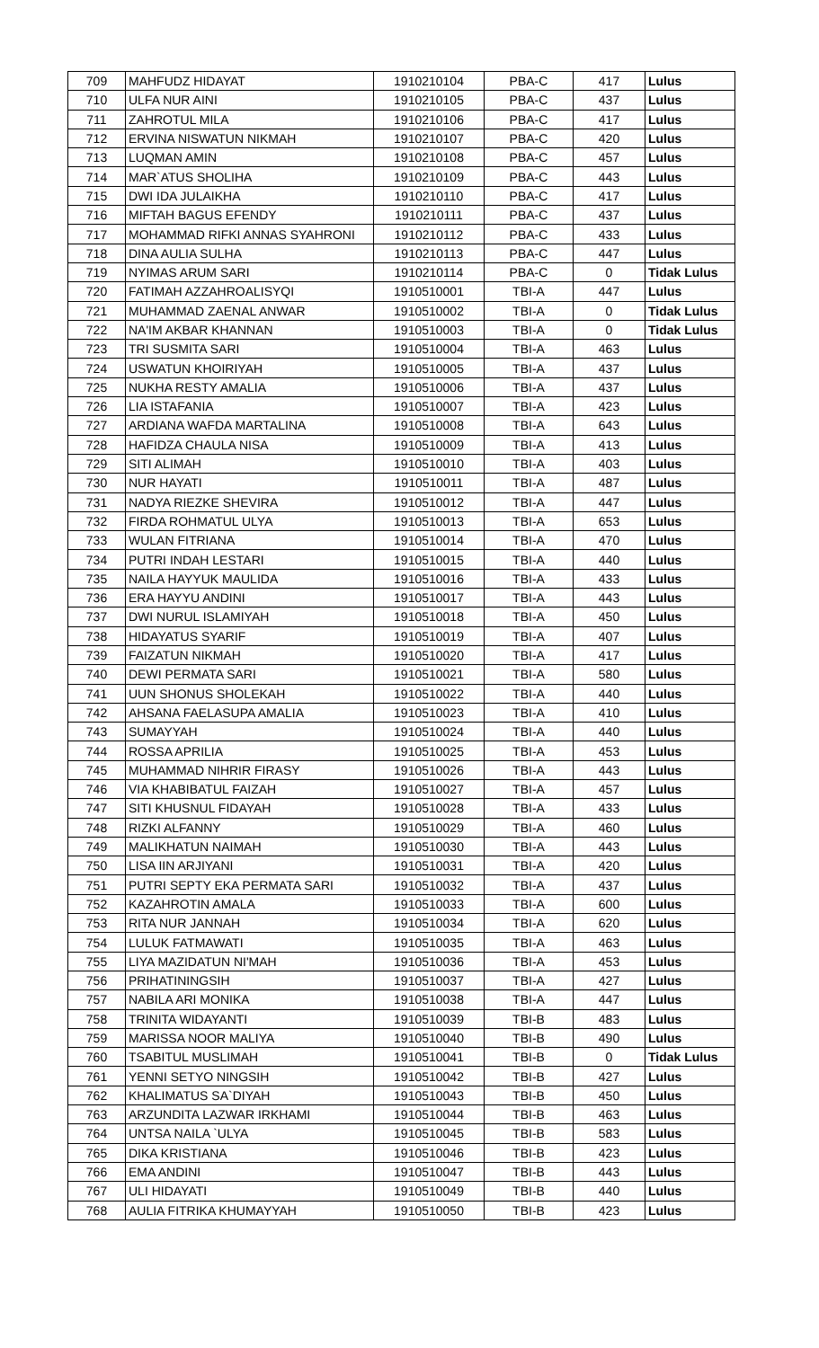| 709 | MAHFUDZ HIDAYAT | 1910210104 | PBA-C | 417 | Lulus |
| 710 | ULFA NUR AINI | 1910210105 | PBA-C | 437 | Lulus |
| 711 | ZAHROTUL MILA | 1910210106 | PBA-C | 417 | Lulus |
| 712 | ERVINA NISWATUN NIKMAH | 1910210107 | PBA-C | 420 | Lulus |
| 713 | LUQMAN AMIN | 1910210108 | PBA-C | 457 | Lulus |
| 714 | MAR`ATUS SHOLIHA | 1910210109 | PBA-C | 443 | Lulus |
| 715 | DWI IDA JULAIKHA | 1910210110 | PBA-C | 417 | Lulus |
| 716 | MIFTAH BAGUS EFENDY | 1910210111 | PBA-C | 437 | Lulus |
| 717 | MOHAMMAD RIFKI ANNAS SYAHRONI | 1910210112 | PBA-C | 433 | Lulus |
| 718 | DINA AULIA SULHA | 1910210113 | PBA-C | 447 | Lulus |
| 719 | NYIMAS ARUM SARI | 1910210114 | PBA-C | 0 | Tidak Lulus |
| 720 | FATIMAH AZZAHROALISYQI | 1910510001 | TBI-A | 447 | Lulus |
| 721 | MUHAMMAD ZAENAL ANWAR | 1910510002 | TBI-A | 0 | Tidak Lulus |
| 722 | NA'IM AKBAR KHANNAN | 1910510003 | TBI-A | 0 | Tidak Lulus |
| 723 | TRI SUSMITA SARI | 1910510004 | TBI-A | 463 | Lulus |
| 724 | USWATUN KHOIRIYAH | 1910510005 | TBI-A | 437 | Lulus |
| 725 | NUKHA RESTY AMALIA | 1910510006 | TBI-A | 437 | Lulus |
| 726 | LIA ISTAFANIA | 1910510007 | TBI-A | 423 | Lulus |
| 727 | ARDIANA WAFDA MARTALINA | 1910510008 | TBI-A | 643 | Lulus |
| 728 | HAFIDZA CHAULA NISA | 1910510009 | TBI-A | 413 | Lulus |
| 729 | SITI ALIMAH | 1910510010 | TBI-A | 403 | Lulus |
| 730 | NUR HAYATI | 1910510011 | TBI-A | 487 | Lulus |
| 731 | NADYA RIEZKE SHEVIRA | 1910510012 | TBI-A | 447 | Lulus |
| 732 | FIRDA ROHMATUL ULYA | 1910510013 | TBI-A | 653 | Lulus |
| 733 | WULAN FITRIANA | 1910510014 | TBI-A | 470 | Lulus |
| 734 | PUTRI INDAH LESTARI | 1910510015 | TBI-A | 440 | Lulus |
| 735 | NAILA HAYYUK MAULIDA | 1910510016 | TBI-A | 433 | Lulus |
| 736 | ERA HAYYU ANDINI | 1910510017 | TBI-A | 443 | Lulus |
| 737 | DWI NURUL ISLAMIYAH | 1910510018 | TBI-A | 450 | Lulus |
| 738 | HIDAYATUS SYARIF | 1910510019 | TBI-A | 407 | Lulus |
| 739 | FAIZATUN NIKMAH | 1910510020 | TBI-A | 417 | Lulus |
| 740 | DEWI PERMATA SARI | 1910510021 | TBI-A | 580 | Lulus |
| 741 | UUN SHONUS SHOLEKAH | 1910510022 | TBI-A | 440 | Lulus |
| 742 | AHSANA FAELASUPA AMALIA | 1910510023 | TBI-A | 410 | Lulus |
| 743 | SUMAYYAH | 1910510024 | TBI-A | 440 | Lulus |
| 744 | ROSSA APRILIA | 1910510025 | TBI-A | 453 | Lulus |
| 745 | MUHAMMAD NIHRIR FIRASY | 1910510026 | TBI-A | 443 | Lulus |
| 746 | VIA KHABIBATUL FAIZAH | 1910510027 | TBI-A | 457 | Lulus |
| 747 | SITI KHUSNUL FIDAYAH | 1910510028 | TBI-A | 433 | Lulus |
| 748 | RIZKI ALFANNY | 1910510029 | TBI-A | 460 | Lulus |
| 749 | MALIKHATUN NAIMAH | 1910510030 | TBI-A | 443 | Lulus |
| 750 | LISA IIN ARJIYANI | 1910510031 | TBI-A | 420 | Lulus |
| 751 | PUTRI SEPTY EKA PERMATA SARI | 1910510032 | TBI-A | 437 | Lulus |
| 752 | KAZAHROTIN AMALA | 1910510033 | TBI-A | 600 | Lulus |
| 753 | RITA NUR JANNAH | 1910510034 | TBI-A | 620 | Lulus |
| 754 | LULUK FATMAWATI | 1910510035 | TBI-A | 463 | Lulus |
| 755 | LIYA MAZIDATUN NI'MAH | 1910510036 | TBI-A | 453 | Lulus |
| 756 | PRIHATININGSIH | 1910510037 | TBI-A | 427 | Lulus |
| 757 | NABILA ARI MONIKA | 1910510038 | TBI-A | 447 | Lulus |
| 758 | TRINITA WIDAYANTI | 1910510039 | TBI-B | 483 | Lulus |
| 759 | MARISSA NOOR MALIYA | 1910510040 | TBI-B | 490 | Lulus |
| 760 | TSABITUL MUSLIMAH | 1910510041 | TBI-B | 0 | Tidak Lulus |
| 761 | YENNI SETYO NINGSIH | 1910510042 | TBI-B | 427 | Lulus |
| 762 | KHALIMATUS SA`DIYAH | 1910510043 | TBI-B | 450 | Lulus |
| 763 | ARZUNDITA LAZWAR IRKHAMI | 1910510044 | TBI-B | 463 | Lulus |
| 764 | UNTSA NAILA `ULYA | 1910510045 | TBI-B | 583 | Lulus |
| 765 | DIKA KRISTIANA | 1910510046 | TBI-B | 423 | Lulus |
| 766 | EMA ANDINI | 1910510047 | TBI-B | 443 | Lulus |
| 767 | ULI HIDAYATI | 1910510049 | TBI-B | 440 | Lulus |
| 768 | AULIA FITRIKA KHUMAYYAH | 1910510050 | TBI-B | 423 | Lulus |